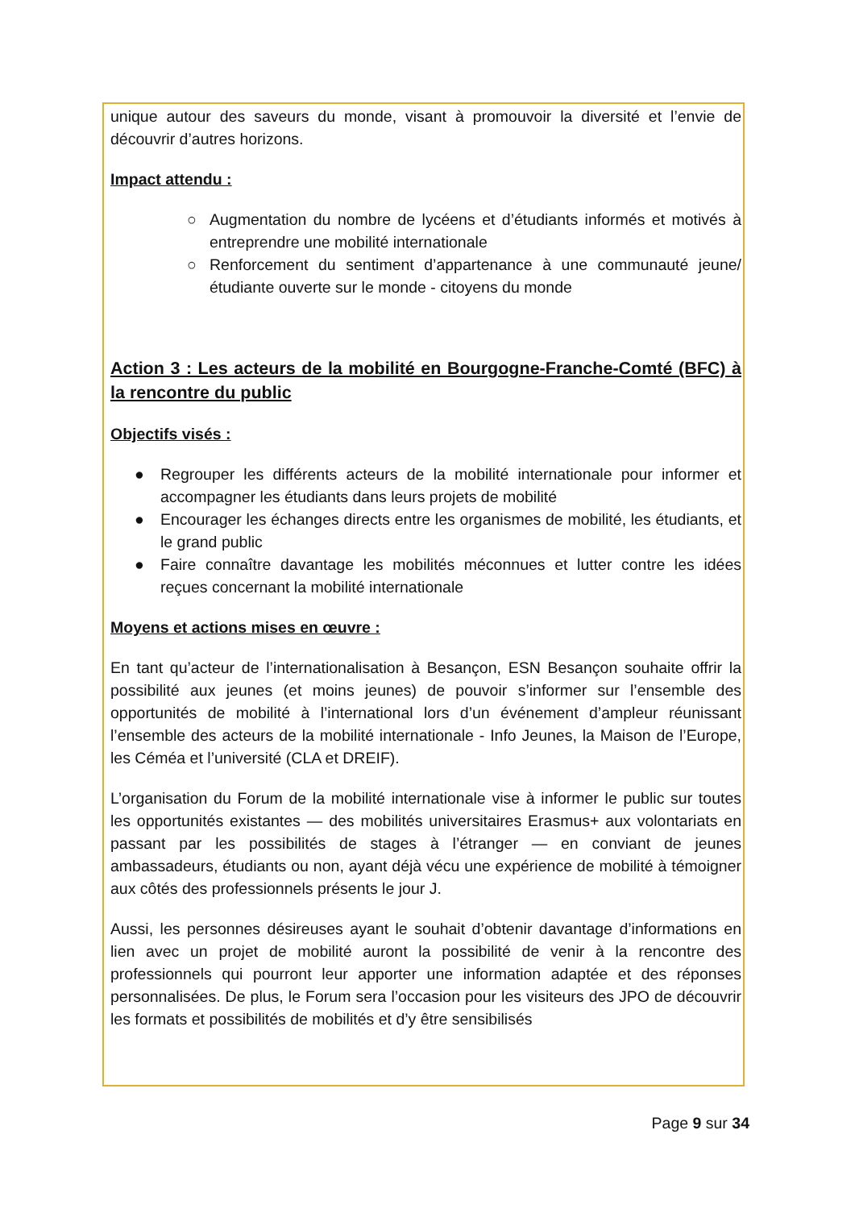unique autour des saveurs du monde, visant à promouvoir la diversité et l’envie de découvrir d’autres horizons.
Impact attendu :
○ Augmentation du nombre de lycéens et d’étudiants informés et motivés à entreprendre une mobilité internationale
○ Renforcement du sentiment d’appartenance à une communauté jeune/étudiante ouverte sur le monde - citoyens du monde
Action 3 : Les acteurs de la mobilité en Bourgogne-Franche-Comté (BFC) à la rencontre du public
Objectifs visés :
● Regrouper les différents acteurs de la mobilité internationale pour informer et accompagner les étudiants dans leurs projets de mobilité
● Encourager les échanges directs entre les organismes de mobilité, les étudiants, et le grand public
● Faire connaître davantage les mobilités méconnues et lutter contre les idées reçues concernant la mobilité internationale
Moyens et actions mises en œuvre :
En tant qu’acteur de l’internationalisation à Besançon, ESN Besançon souhaite offrir la possibilité aux jeunes (et moins jeunes) de pouvoir s’informer sur l’ensemble des opportunités de mobilité à l’international lors d’un événement d’ampleur réunissant l’ensemble des acteurs de la mobilité internationale - Info Jeunes, la Maison de l’Europe, les Céméa et l’université (CLA et DREIF).
L’organisation du Forum de la mobilité internationale vise à informer le public sur toutes les opportunités existantes — des mobilités universitaires Erasmus+ aux volontariats en passant par les possibilités de stages à l’étranger — en conviant de jeunes ambassadeurs, étudiants ou non, ayant déjà vécu une expérience de mobilité à témoigner aux côtés des professionnels présents le jour J.
Aussi, les personnes désireuses ayant le souhait d’obtenir davantage d’informations en lien avec un projet de mobilité auront la possibilité de venir à la rencontre des professionnels qui pourront leur apporter une information adaptée et des réponses personnalisées. De plus, le Forum sera l’occasion pour les visiteurs des JPO de découvrir les formats et possibilités de mobilités et d’y être sensibilisés
Page 9 sur 34